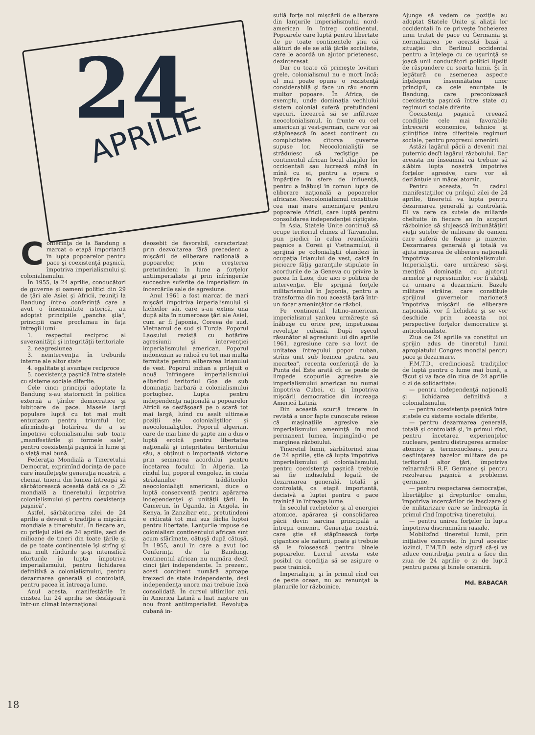24
APRILIE
Conferinţa de la Bandung a marcat o etapă importantă în lupta popoarelor pentru pace şi coexistenţă paşnică, împotriva imperialismului şi colonialismului.
În 1955, la 24 aprilie, conducători de guverne şi oameni politici din 29 de ţări ale Asiei şi Africii, reuniţi la Bandung într-o conferinţă care a avut o însemnătate istorică, au adoptat principiile „pancha şila", principii care proclamau în faţa întregii lumi:
1. respectul reciproc al suveranităţii şi integrităţii teritoriale
2. neagresiunea
3. neintervenţia în treburile interne ale altor state
4. egalitate şi avantaje reciproce
5. coexistenţa paşnică între statele cu sisteme sociale diferite.
Cele cinci principii adoptate la Bandung s-au statornicit în politica externă a ţărilor democratice şi iubitoare de pace. Masele largi populare luptă cu tot mai mult entuziasm pentru triumful lor, afirmîndu-şi hotărîrea de a se împotrivi colonialismului sub toate „manifestările şi formele sale", pentru coexistenţă paşnică în lume şi o viaţă mai bună.
Federaţia Mondială a Tineretului Democrat, exprimînd dorinţa de pace care însufleţeşte generaţia noastră, a chemat tinerii din lumea întreagă să sărbătorească această dată ca o „Zi mondială a tineretului împotriva colonialismului şi pentru coexistenţa paşnică".
Astfel, sărbătorirea zilei de 24 aprilie a devenit o tradiţie a mişcării mondiale a tineretului. În fiecare an, cu prilejul zilei de 24 aprilie, zeci de milioane de tineri din toate ţările şi de pe toate continentele îşi strîng şi mai mult rîndurile şi-şi intensifică eforturile în lupta împotriva imperialismului, pentru lichidarea definitivă a colonialismului, pentru dezarmarea generală şi controlată, pentru pacea în întreaga lume.
Anul acesta, manifestările în cinstea lui 24 aprilie se desfăşoară într-un climat internaţional
deosebit de favorabil, caracterizat prin dezvoltarea fără precedent a mişcării de eliberare naţională a popoarelor, prin creşterea pretutindeni în lume a forţelor antiimperialiste şi prin înfrîngerile succesive suferite de imperialism în încercările sale de agresiune.
Anul 1961 a fost marcat de mari mişcări împotriva imperialismului şi lacheilor săi, care s-au extins una după alta în numeroase ţări ale Asiei, cum ar fi Japonia, Coreea de sud, Vietnamul de sud şi Turcia. Poporul Laosului rezistă cu hotărîre agresiunii şi intervenţiei imperialismului american. Poporul indonezian se ridică cu tot mai multă fermitate pentru eliberarea Irianului de vest. Poporul indian a prilejuit o nouă înfrîngere imperialismului eliberînd teritoriul Goa de sub dominaţia barbară a colonialismului portughez. Lupta pentru independenţa naţională a popoarelor Africii se desfăşoară pe o scară tot mai largă, luînd cu asalt ultimele poziţii ale colonialiştilor şi neocolonialiştilor. Poporul algerian, care de mai bine de şapte ani a dus o luptă eroică pentru libertatea naţională şi integritatea teritoriului său, a obţinut o importantă victorie prin semnarea acordului pentru încetarea focului în Algeria. La rîndul lui, poporul congolez, în ciuda strădaniilor trădătorilor neocolonialişti americani, duce o luptă consecventă pentru apărarea independenţei şi unităţii ţării. În Camerun, în Uganda, în Angola, în Kenya, în Zanzibar etc., pretutindeni e ridicată tot mai sus făclia luptei pentru libertate. Lanţurile impuse de colonialism continentului african sînt acum sfărîmate, cătuşă după cătuşă. În 1955, anul în care a avut loc Conferinţa de la Bandung, continentul african nu număra decît cinci ţări independente. În prezent, acest continent numără aproape treizeci de state independente, deşi independenţa unora mai trebuie încă consolidată. În cursul ultimilor ani, în America Latină a luat naştere un nou front antiimperialist. Revoluţia cubană in-
suflă forţe noi mişcării de eliberare din lanţurile imperialismului nord-american în întreg continentul. Popoarele care luptă pentru libertate de pe toate continentele ştiu că alături de ele se află ţările socialiste, care le acordă un ajutor prietenesc, dezinteresat.
Dar cu toate că primeşte lovituri grele, colonialismul nu e mort încă; el mai poate opune o rezistenţă considerabilă şi face un rău enorm multor popoare. În Africa, de exemplu, unde dominaţia vechiului sistem colonial suferă pretutindeni eşecuri, încearcă să se infiltreze neocolonialismul, în frunte cu cel american şi vest-german, care vor să stăpînească în acest continent cu complicitatea cîtorva guverne supuse lor. Neocolonialiştii se străduiesc să recîştige pe continentul african locul aliaţilor lor occidentali sau lucrează mînă în mînă cu ei, pentru a opera o împărţire în sfere de influenţă, pentru a înăbuşi în comun lupta de eliberare naţională a popoarelor africane. Neocolonialismul constituie cea mai mare ameninţare pentru popoarele Africii, care luptă pentru consolidarea independenţei cîştigate.
În Asia, Statele Unite continuă să ocupe teritoriul chinez al Taivanului, pun piedici în calea reunificării paşnice a Coreii şi Vietnamului, îi sprijină pe colonialiştii olandezi în ocupaţia Irianului de vest, calcă în picioare făţiş garanţiile stipulate în acordurile de la Geneva cu privire la pacea în Laos, duc aici o politică de intervenţie. Ele sprijină forţele militarismului în Japonia, pentru a transforma din nou această ţară într-un focar ameninţător de război.
Pe continentul latino-american, imperialismul yankeu urmăreşte să înăbuşe cu orice preţ impetuoasa revoluţie cubană. După eşecul răsunător al agresiunii lui din aprilie 1961, agresiune care s-a lovit de unitatea întregului popor cuban, strîns unit sub lozinca „patria sau moartea", recenta conferinţă de la Punta del Este arată cît se poate de limpede scopurile agresive ale imperialismului american nu numai împotriva Cubei, ci şi împotriva mişcării democratice din întreaga Americă Latină.
Din această scurtă trecere în revistă a unor fapte cunoscute reiese că maşinaţiile agresive ale imperialismului ameninţă în mod permanent lumea, împingînd-o pe marginea războiului.
Tineretul lumii, sărbătorind ziua de 24 aprilie, ştie că lupta împotriva imperialismului şi colonialismului, pentru coexistenţa paşnică trebuie să fie indisolubil legată de dezarmarea generală, totală şi controlată, ca etapă importantă, decisivă a luptei pentru o pace trainică în întreaga lume.
În secolul rachetelor şi al energiei atomice, apărarea şi consolidarea păcii devin sarcina principală a întregii omeniri. Generaţia noastră, care ştie să stăpînească forţe gigantice ale naturii, poate şi trebuie să le folosească pentru binele popoarelor. Lucrul acesta este posibil cu condiţia să se asigure o pace trainică.
Imperialiştii, şi în primul rînd cei de peste ocean, nu au renunţat la planurile lor războinice.
Ajunge să vedem ce poziţie au adoptat Statele Unite şi aliaţii lor occidentali în ce priveşte încheierea unui tratat de pace cu Germania şi normalizarea pe această bază a situaţiei din Berlinul occidental pentru a înţelege cu ce uşurinţă se joacă unii conducători politici lipsiţi de răspundere cu soarta lumii. Şi în legătură cu asemenea aspecte înţelegem însemnătatea unor principii, ca cele enunţate la Bandung, care preconizează coexistenţa paşnică între state cu regimuri sociale diferite.
Coexistenţa paşnică creează condiţiile cele mai favorabile întrecerii economice, tehnice şi ştiinţifice între diferitele regimuri sociale, pentru progresul omenirii.
Astăzi lagărul păcii a devenit mai puternic decît lagărul războiului. Dar aceasta nu înseamnă că trebuie să slăbim lupta noastră împotriva forţelor agresive, care vor să dezlănţuie un măcel atomic.
Pentru aceasta, în cadrul manifestaţiilor cu prilejul zilei de 24 aprilie, tineretul va lupta pentru dezarmarea generală şi controlată. El va cere ca sutele de miliarde cheltuite în fiecare an în scopuri războinice să slujească îmbunătăţirii vieţii sutelor de milioane de oameni care suferă de foame şi mizerie. Dezarmarea generală şi totală va ajuta mişcarea de eliberare naţională împotriva colonialismului. Imperialiştii, care urmăresc să-şi menţină dominaţia cu ajutorul armelor şi represiunilor, vor fi slăbiţi ca urmare a dezarmării. Bazele militare străine, care constituie sprijinul guvernelor marionetă împotriva mişcării de eliberare naţională, vor fi lichidate şi se vor deschide prin aceasta noi perspective forţelor democratice şi anticolonialiste.
Ziua de 24 aprilie va constitui un sprijin adus de tineretul lumii apropiatului Congres mondial pentru pace şi dezarmare.
F.M.T.D., credincioasă tradiţiilor de luptă pentru o lume mai bună, a făcut şi va face din ziua de 24 aprilie o zi de solidaritate:
— pentru independenţă naţională şi lichidarea definitivă a colonialismului,
— pentru coexistenţa paşnică între statele cu sisteme sociale diferite,
— pentru dezarmarea generală, totală şi controlată şi, în primul rînd, pentru încetarea experienţelor nucleare, pentru distrugerea armelor atomice şi termonucleare, pentru desfiinţarea bazelor militare de pe teritoriul altor ţări, împotriva reînarmării R.F. Germane şi pentru rezolvarea paşnică a problemei germane,
— pentru respectarea democraţiei, libertăţilor şi drepturilor omului, împotriva încercărilor de fascizare şi de militarizare care se îndreaptă în primul rînd împotriva tineretului,
— pentru unirea forţelor în lupta împotriva discriminării rasiale.
Mobilizînd tineretul lumii, prin iniţiative concrete, în jurul acestor lozinci, F.M.T.D. este sigură că-şi va aduce contribuţia pentru a face din ziua de 24 aprilie o zi de luptă pentru pacea şi binele omenirii.
Md. BABACAR
18